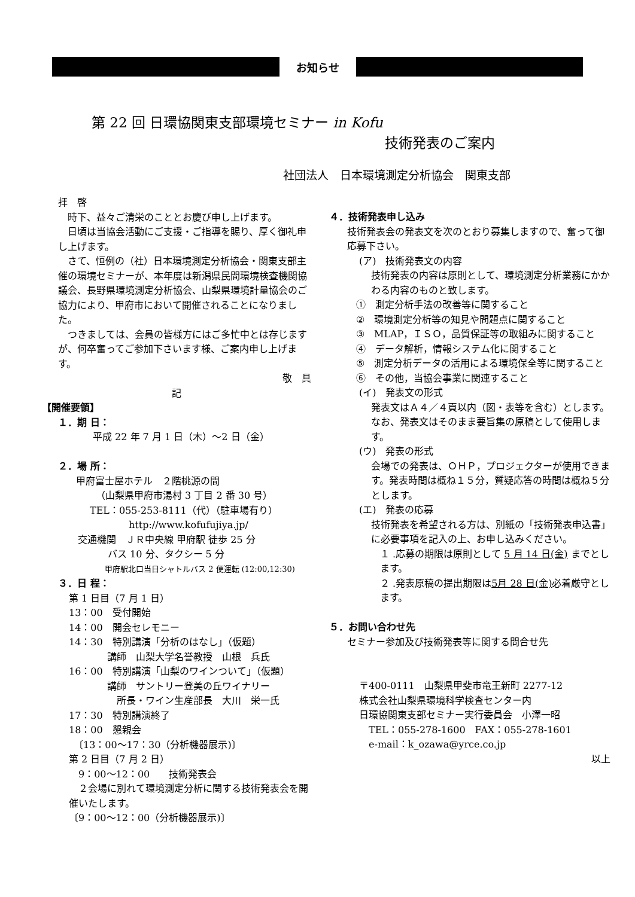お知らせ
第 22 回 日環協関東支部環境セミナー in Kofu
技術発表のご案内
社団法人　日本環境測定分析協会　関東支部
拝　啓
　時下、益々ご清栄のこととお慶び申し上げます。
　日頃は当協会活動にご支援・ご指導を賜り、厚く御礼申し上げます。
　さて、恒例の（社）日本環境測定分析協会・関東支部主催の環境セミナーが、本年度は新潟県民間環境検査機関協議会、長野県環境測定分析協会、山梨県環境計量協会のご協力により、甲府市において開催されることになりました。
　つきましては、会員の皆様方にはご多忙中とは存じますが、何卒奮ってご参加下さいます様、ご案内申し上げます。
敬　具
記
【開催要領】
１．期 日：
平成 22 年 7 月 1 日（木）～2 日（金）
２．場 所：
甲府富士屋ホテル　２階桃源の間
（山梨県甲府市湯村 3 丁目 2 番 30 号）
TEL：055-253-8111（代）（駐車場有り）
http://www.kofufujiya.jp/
交通機関　ＪＲ中央線 甲府駅 徒歩 25 分
バス 10 分、タクシー 5 分
　　　　　　甲府駅北口当日シャトルバス 2 便運転 (12:00,12:30)
３．日 程：
第 1 日目（7 月 1 日）
13：00　受付開始
14：00　開会セレモニー
14：30　特別講演「分析のはなし」（仮題）
　　　　講師　山梨大学名誉教授　山根　兵氏
16：00　特別講演「山梨のワインついて」（仮題）
　　　　講師　サントリー登美の丘ワイナリー
　　　　　所長・ワイン生産部長　大川　栄一氏
17：30　特別講演終了
18：00　懇親会
　〔13：00～17：30（分析機器展示)〕
第 2 日目（7 月 2 日）
　9：00～12：00　　技術発表会
　２会場に別れて環境測定分析に関する技術発表会を開催いたします。
〔9：00～12：00（分析機器展示)〕
４．技術発表申し込み
技術発表会の発表文を次のとおり募集しますので、奮って御応募下さい。
(ア)　技術発表文の内容
技術発表の内容は原則として、環境測定分析業務にかかわる内容のものと致します。
①　測定分析手法の改善等に関すること
②　環境測定分析等の知見や問題点に関すること
③　MLAP，ＩＳＯ，品質保証等の取組みに関すること
④　データ解析，情報システム化に関すること
⑤　測定分析データの活用による環境保全等に関すること
⑥　その他，当協会事業に関連すること
(イ)　発表文の形式
発表文はＡ４／４頁以内（図・表等を含む）とします。なお、発表文はそのまま要旨集の原稿として使用します。
(ウ)　発表の形式
会場での発表は、ＯＨＰ，プロジェクターが使用できます。発表時間は概ね１５分，質疑応答の時間は概ね５分とします。
(エ)　発表の応募
技術発表を希望される方は、別紙の「技術発表申込書」に必要事項を記入の上、お申し込みください。
１ .応募の期限は原則として 5 月 14 日(金) までとします。
２ .発表原稿の提出期限は5月 28 日(金) 必着厳守とします。
５．お問い合わせ先
セミナー参加及び技術発表等に関する問合せ先
〒400-0111　山梨県甲斐市竜王新町 2277-12
株式会社山梨県環境科学検査センター内
日環協関東支部セミナー実行委員会　小澤一昭
　TEL：055-278-1600　FAX：055-278-1601
　e-mail：k_ozawa@yrce.co.jp
以上